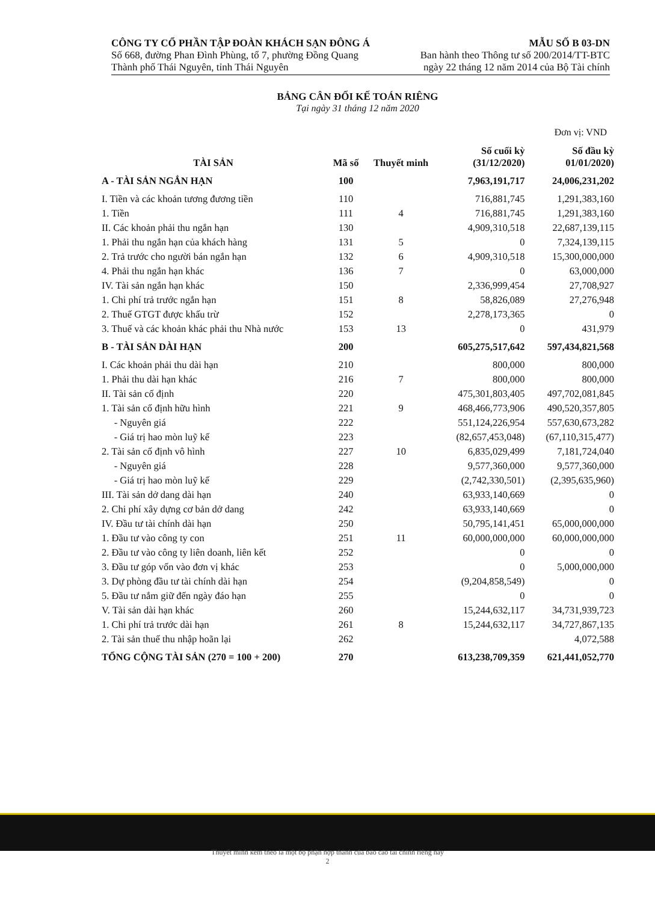CÔNG TY CỔ PHẦN TẬP ĐOÀN KHÁCH SẠN ĐÔNG Á
Số 668, đường Phan Đình Phùng, tổ 7, phường Đồng Quang
Thành phố Thái Nguyên, tỉnh Thái Nguyên
MẪU SỐ B 03-DN
Ban hành theo Thông tư số 200/2014/TT-BTC
ngày 22 tháng 12 năm 2014 của Bộ Tài chính
BẢNG CÂN ĐỐI KẾ TOÁN RIÊNG
Tại ngày 31 tháng 12 năm 2020
Đơn vị: VND
| TÀI SẢN | Mã số | Thuyết minh | Số cuối kỳ (31/12/2020) | Số đầu kỳ 01/01/2020) |
| --- | --- | --- | --- | --- |
| A - TÀI SẢN NGẮN HẠN | 100 | | 7,963,191,717 | 24,006,231,202 |
| I. Tiền và các khoản tương đương tiền | 110 | | 716,881,745 | 1,291,383,160 |
| 1. Tiền | 111 | 4 | 716,881,745 | 1,291,383,160 |
| II. Các khoản phải thu ngắn hạn | 130 | | 4,909,310,518 | 22,687,139,115 |
| 1. Phải thu ngắn hạn của khách hàng | 131 | 5 | 0 | 7,324,139,115 |
| 2. Trả trước cho người bán ngắn hạn | 132 | 6 | 4,909,310,518 | 15,300,000,000 |
| 4. Phải thu ngắn hạn khác | 136 | 7 | 0 | 63,000,000 |
| IV. Tài sản ngắn hạn khác | 150 | | 2,336,999,454 | 27,708,927 |
| 1. Chi phí trả trước ngắn hạn | 151 | 8 | 58,826,089 | 27,276,948 |
| 2. Thuế GTGT được khấu trừ | 152 | | 2,278,173,365 | 0 |
| 3. Thuế và các khoản khác phải thu Nhà nước | 153 | 13 | 0 | 431,979 |
| B - TÀI SẢN DÀI HẠN | 200 | | 605,275,517,642 | 597,434,821,568 |
| I. Các khoản phải thu dài hạn | 210 | | 800,000 | 800,000 |
| 1. Phải thu dài hạn khác | 216 | 7 | 800,000 | 800,000 |
| II. Tài sản cố định | 220 | | 475,301,803,405 | 497,702,081,845 |
| 1. Tài sản cố định hữu hình | 221 | 9 | 468,466,773,906 | 490,520,357,805 |
| - Nguyên giá | 222 | | 551,124,226,954 | 557,630,673,282 |
| - Giá trị hao mòn luỹ kế | 223 | | (82,657,453,048) | (67,110,315,477) |
| 2. Tài sản cố định vô hình | 227 | 10 | 6,835,029,499 | 7,181,724,040 |
| - Nguyên giá | 228 | | 9,577,360,000 | 9,577,360,000 |
| - Giá trị hao mòn luỹ kế | 229 | | (2,742,330,501) | (2,395,635,960) |
| III. Tài sản dở dang dài hạn | 240 | | 63,933,140,669 | 0 |
| 2. Chi phí xây dựng cơ bản dở dang | 242 | | 63,933,140,669 | 0 |
| IV. Đầu tư tài chính dài hạn | 250 | | 50,795,141,451 | 65,000,000,000 |
| 1. Đầu tư vào công ty con | 251 | 11 | 60,000,000,000 | 60,000,000,000 |
| 2. Đầu tư vào công ty liên doanh, liên kết | 252 | | 0 | 0 |
| 3. Đầu tư góp vốn vào đơn vị khác | 253 | | 0 | 5,000,000,000 |
| 3. Dự phòng đầu tư tài chính dài hạn | 254 | | (9,204,858,549) | 0 |
| 5. Đầu tư nắm giữ đến ngày đáo hạn | 255 | | 0 | 0 |
| V. Tài sản dài hạn khác | 260 | | 15,244,632,117 | 34,731,939,723 |
| 1. Chi phí trả trước dài hạn | 261 | 8 | 15,244,632,117 | 34,727,867,135 |
| 2. Tài sản thuế thu nhập hoãn lại | 262 | | | 4,072,588 |
| TỔNG CỘNG TÀI SẢN (270 = 100 + 200) | 270 | | 613,238,709,359 | 621,441,052,770 |
Thuyết minh kèm theo là một bộ phận hợp thành của báo cáo tài chính riêng này
2